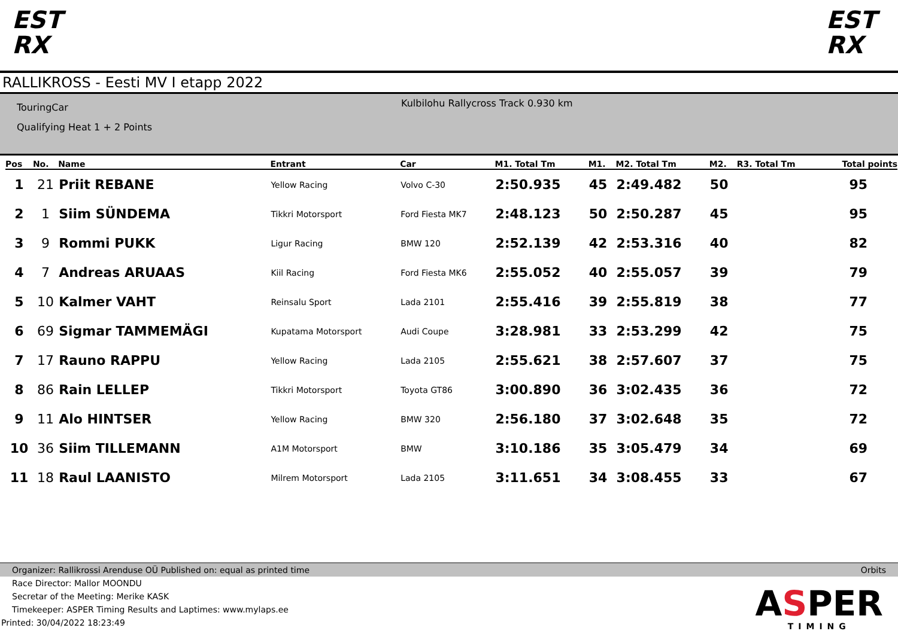EST
RX
EST
RX
RALLIKROSS - Eesti MV I etapp 2022
TouringCar
Qualifying Heat 1 + 2 Points
Kulbilohu Rallycross Track 0.930 km
| Pos | No. | Name | Entrant | Car | M1. Total Tm | M1. | M2. Total Tm | M2. | R3. Total Tm | Total points |
| --- | --- | --- | --- | --- | --- | --- | --- | --- | --- | --- |
| 1 | 21 | Priit REBANE | Yellow Racing | Volvo C-30 | 2:50.935 | 45 | 2:49.482 | 50 | | 95 |
| 2 | 1 | Siim SÜNDEMA | Tikkri Motorsport | Ford Fiesta MK7 | 2:48.123 | 50 | 2:50.287 | 45 | | 95 |
| 3 | 9 | Rommi PUKK | Ligur Racing | BMW 120 | 2:52.139 | 42 | 2:53.316 | 40 | | 82 |
| 4 | 7 | Andreas ARUAAS | Kiil Racing | Ford Fiesta MK6 | 2:55.052 | 40 | 2:55.057 | 39 | | 79 |
| 5 | 10 | Kalmer VAHT | Reinsalu Sport | Lada 2101 | 2:55.416 | 39 | 2:55.819 | 38 | | 77 |
| 6 | 69 | Sigmar TAMMEMÄGI | Kupatama Motorsport | Audi Coupe | 3:28.981 | 33 | 2:53.299 | 42 | | 75 |
| 7 | 17 | Rauno RAPPU | Yellow Racing | Lada 2105 | 2:55.621 | 38 | 2:57.607 | 37 | | 75 |
| 8 | 86 | Rain LELLEP | Tikkri Motorsport | Toyota GT86 | 3:00.890 | 36 | 3:02.435 | 36 | | 72 |
| 9 | 11 | Alo HINTSER | Yellow Racing | BMW 320 | 2:56.180 | 37 | 3:02.648 | 35 | | 72 |
| 10 | 36 | Siim TILLEMANN | A1M Motorsport | BMW | 3:10.186 | 35 | 3:05.479 | 34 | | 69 |
| 11 | 18 | Raul LAANISTO | Milrem Motorsport | Lada 2105 | 3:11.651 | 34 | 3:08.455 | 33 | | 67 |
Organizer: Rallikrossi Arenduse OÜ Published on: equal as printed time Orbits
Race Director: Mallor MOONDU
Secretar of the Meeting: Merike KASK
Timekeeper: ASPER Timing Results and Laptimes: www.mylaps.ee
Printed: 30/04/2022 18:23:49
ASPER
TIMING